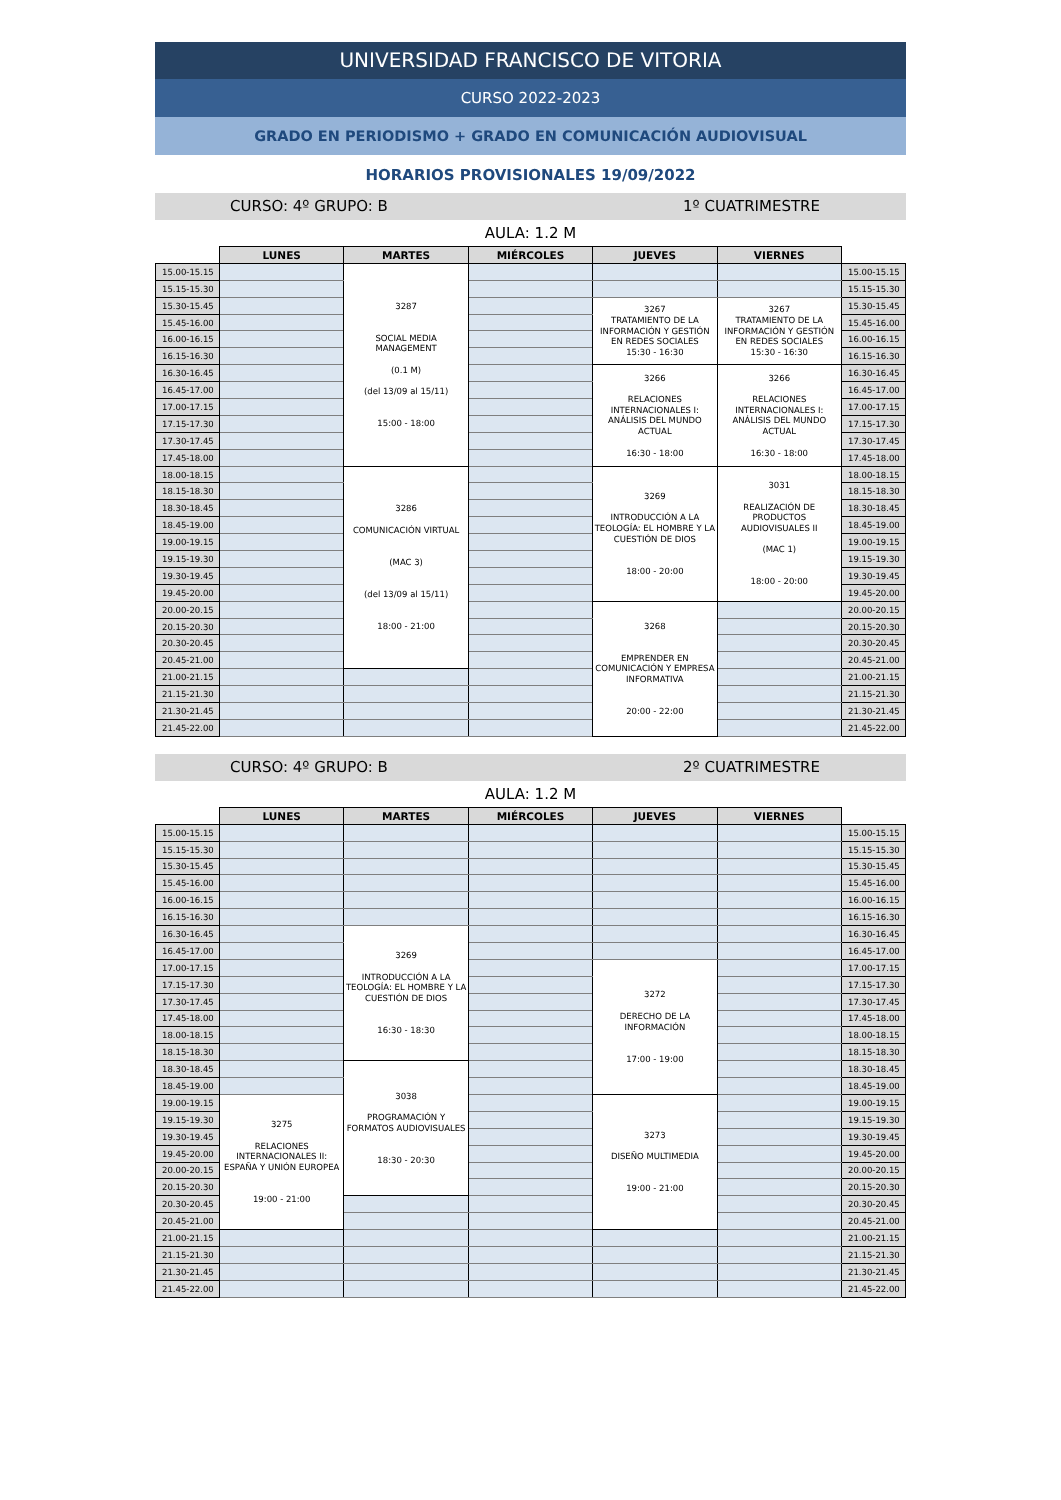UNIVERSIDAD FRANCISCO DE VITORIA
CURSO 2022-2023
GRADO EN PERIODISMO + GRADO EN COMUNICACIÓN AUDIOVISUAL
HORARIOS PROVISIONALES 19/09/2022
CURSO: 4º GRUPO: B 1º CUATRIMESTRE
AULA: 1.2 M
| | LUNES | MARTES | MIÉRCOLES | JUEVES | VIERNES | |
| --- | --- | --- | --- | --- | --- | --- |
| 15.00-15.15 | | 3287 SOCIAL MEDIA MANAGEMENT (0.1 M) (del 13/09 al 15/11) 15:00 - 18:00 | | | | 15.00-15.15 |
| 15.15-15.30 | | | | | | 15.15-15.30 |
| 15.30-15.45 | | | | 3267 TRATAMIENTO DE LA INFORMACIÓN Y GESTIÓN EN REDES SOCIALES 15:30 - 16:30 | 3267 TRATAMIENTO DE LA INFORMACIÓN Y GESTIÓN EN REDES SOCIALES 15:30 - 16:30 | 15.30-15.45 |
| 15.45-16.00 | | | | | | 15.45-16.00 |
| 16.00-16.15 | | | | | | 16.00-16.15 |
| 16.15-16.30 | | | | | | 16.15-16.30 |
| 16.30-16.45 | | | | 3266 RELACIONES INTERNACIONALES I: ANÁLISIS DEL MUNDO ACTUAL 16:30 - 18:00 | 3266 RELACIONES INTERNACIONALES I: ANÁLISIS DEL MUNDO ACTUAL 16:30 - 18:00 | 16.30-16.45 |
| 16.45-17.00 | | | | | | 16.45-17.00 |
| 17.00-17.15 | | | | | | 17.00-17.15 |
| 17.15-17.30 | | | | | | 17.15-17.30 |
| 17.30-17.45 | | | | | | 17.30-17.45 |
| 17.45-18.00 | | | | | | 17.45-18.00 |
| 18.00-18.15 | | 3286 COMUNICACIÓN VIRTUAL (MAC 3) (del 13/09 al 15/11) 18:00 - 21:00 | | 3269 INTRODUCCIÓN A LA TEOLOGÍA: EL HOMBRE Y LA CUESTIÓN DE DIOS 18:00 - 20:00 | 3031 REALIZACIÓN DE PRODUCTOS AUDIOVISUALES II (MAC 1) 18:00 - 20:00 | 18.00-18.15 |
| 18.15-18.30 | | | | | | 18.15-18.30 |
| 18.30-18.45 | | | | | | 18.30-18.45 |
| 18.45-19.00 | | | | | | 18.45-19.00 |
| 19.00-19.15 | | | | | | 19.00-19.15 |
| 19.15-19.30 | | | | | | 19.15-19.30 |
| 19.30-19.45 | | | | | | 19.30-19.45 |
| 19.45-20.00 | | | | | | 19.45-20.00 |
| 20.00-20.15 | | | | 3268 EMPRENDER EN COMUNICACIÓN Y EMPRESA INFORMATIVA 20:00 - 22:00 | | 20.00-20.15 |
| 20.15-20.30 | | | | | | 20.15-20.30 |
| 20.30-20.45 | | | | | | 20.30-20.45 |
| 20.45-21.00 | | | | | | 20.45-21.00 |
| 21.00-21.15 | | | | | | 21.00-21.15 |
| 21.15-21.30 | | | | | | 21.15-21.30 |
| 21.30-21.45 | | | | | | 21.30-21.45 |
| 21.45-22.00 | | | | | | 21.45-22.00 |
CURSO: 4º GRUPO: B 2º CUATRIMESTRE
AULA: 1.2 M
| | LUNES | MARTES | MIÉRCOLES | JUEVES | VIERNES | |
| --- | --- | --- | --- | --- | --- | --- |
| 15.00-15.15 | | | | | | 15.00-15.15 |
| 15.15-15.30 | | | | | | 15.15-15.30 |
| 15.30-15.45 | | | | | | 15.30-15.45 |
| 15.45-16.00 | | | | | | 15.45-16.00 |
| 16.00-16.15 | | | | | | 16.00-16.15 |
| 16.15-16.30 | | | | | | 16.15-16.30 |
| 16.30-16.45 | | 3269 INTRODUCCIÓN A LA TEOLOGÍA: EL HOMBRE Y LA CUESTIÓN DE DIOS 16:30 - 18:30 | | | | 16.30-16.45 |
| 16.45-17.00 | | | | | | 16.45-17.00 |
| 17.00-17.15 | | | | 3272 DERECHO DE LA INFORMACIÓN 17:00 - 19:00 | | 17.00-17.15 |
| 17.15-17.30 | | | | | | 17.15-17.30 |
| 17.30-17.45 | | | | | | 17.30-17.45 |
| 17.45-18.00 | | | | | | 17.45-18.00 |
| 18.00-18.15 | | | | | | 18.00-18.15 |
| 18.15-18.30 | | | | | | 18.15-18.30 |
| 18.30-18.45 | | 3038 PROGRAMACIÓN Y FORMATOS AUDIOVISUALES 18:30 - 20:30 | | | | 18.30-18.45 |
| 18.45-19.00 | | | | | | 18.45-19.00 |
| 19.00-19.15 | 3275 RELACIONES INTERNACIONALES II: ESPAÑA Y UNIÓN EUROPEA 19:00 - 21:00 | | | 3273 DISEÑO MULTIMEDIA 19:00 - 21:00 | | 19.00-19.15 |
| 19.15-19.30 | | | | | | 19.15-19.30 |
| 19.30-19.45 | | | | | | 19.30-19.45 |
| 19.45-20.00 | | | | | | 19.45-20.00 |
| 20.00-20.15 | | | | | | 20.00-20.15 |
| 20.15-20.30 | | | | | | 20.15-20.30 |
| 20.30-20.45 | | | | | | 20.30-20.45 |
| 20.45-21.00 | | | | | | 20.45-21.00 |
| 21.00-21.15 | | | | | | 21.00-21.15 |
| 21.15-21.30 | | | | | | 21.15-21.30 |
| 21.30-21.45 | | | | | | 21.30-21.45 |
| 21.45-22.00 | | | | | | 21.45-22.00 |